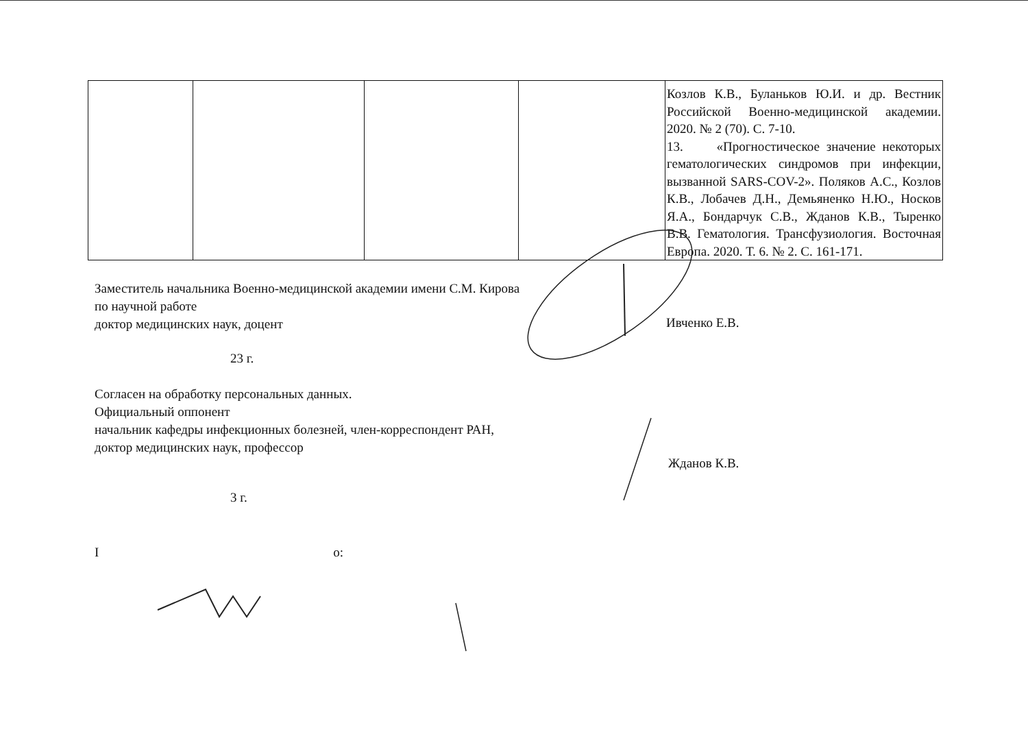| | | | | Козлов К.В., Буланьков Ю.И. и др. Вестник Российской Военно-медицинской академии. 2020. № 2 (70). С. 7-10. 13. «Прогностическое значение некоторых гематологических синдромов при инфекции, вызванной SARS-COV-2». Поляков А.С., Козлов К.В., Лобачев Д.Н., Демьяненко Н.Ю., Носков Я.А., Бондарчук С.В., Жданов К.В., Тыренко В.В. Гематология. Трансфузиология. Восточная Европа. 2020. Т. 6. № 2. С. 161-171. |
Заместитель начальника Военно-медицинской академии имени С.М. Кирова
по научной работе
доктор медицинских наук, доцент
Ивченко Е.В.
23 г.
Согласен на обработку персональных данных.
Официальный оппонент
начальник кафедры инфекционных болезней, член-корреспондент РАН,
доктор медицинских наук, профессор
Жданов К.В.
3 г.
I о: